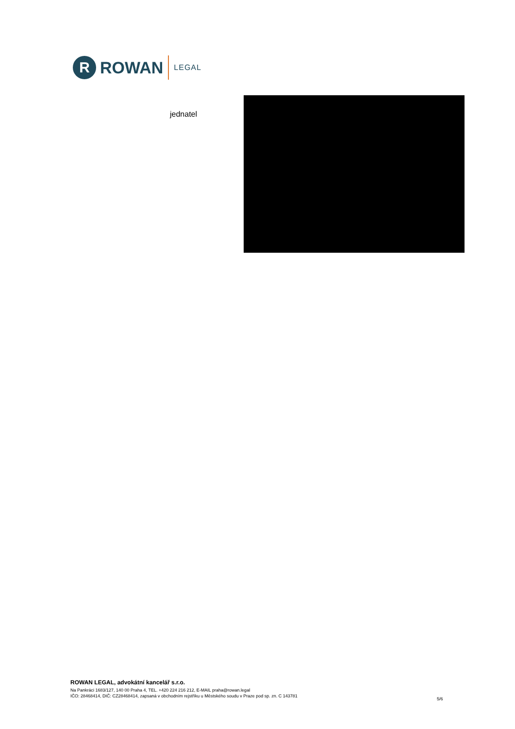R
ROWAN
LEGAL
jednatel
ROWAN LEGAL, advokátní kancelář s.r.o.
Na Pankráci 1683/127, 140 00 Praha 4, TEL. +420 224 216 212, E-MAIL praha@rowan.legal
IČO: 28468414, DIČ: CZ28468414, zapsaná v obchodním rejstříku u Městského soudu v Praze pod sp. zn. C 143781
5/6